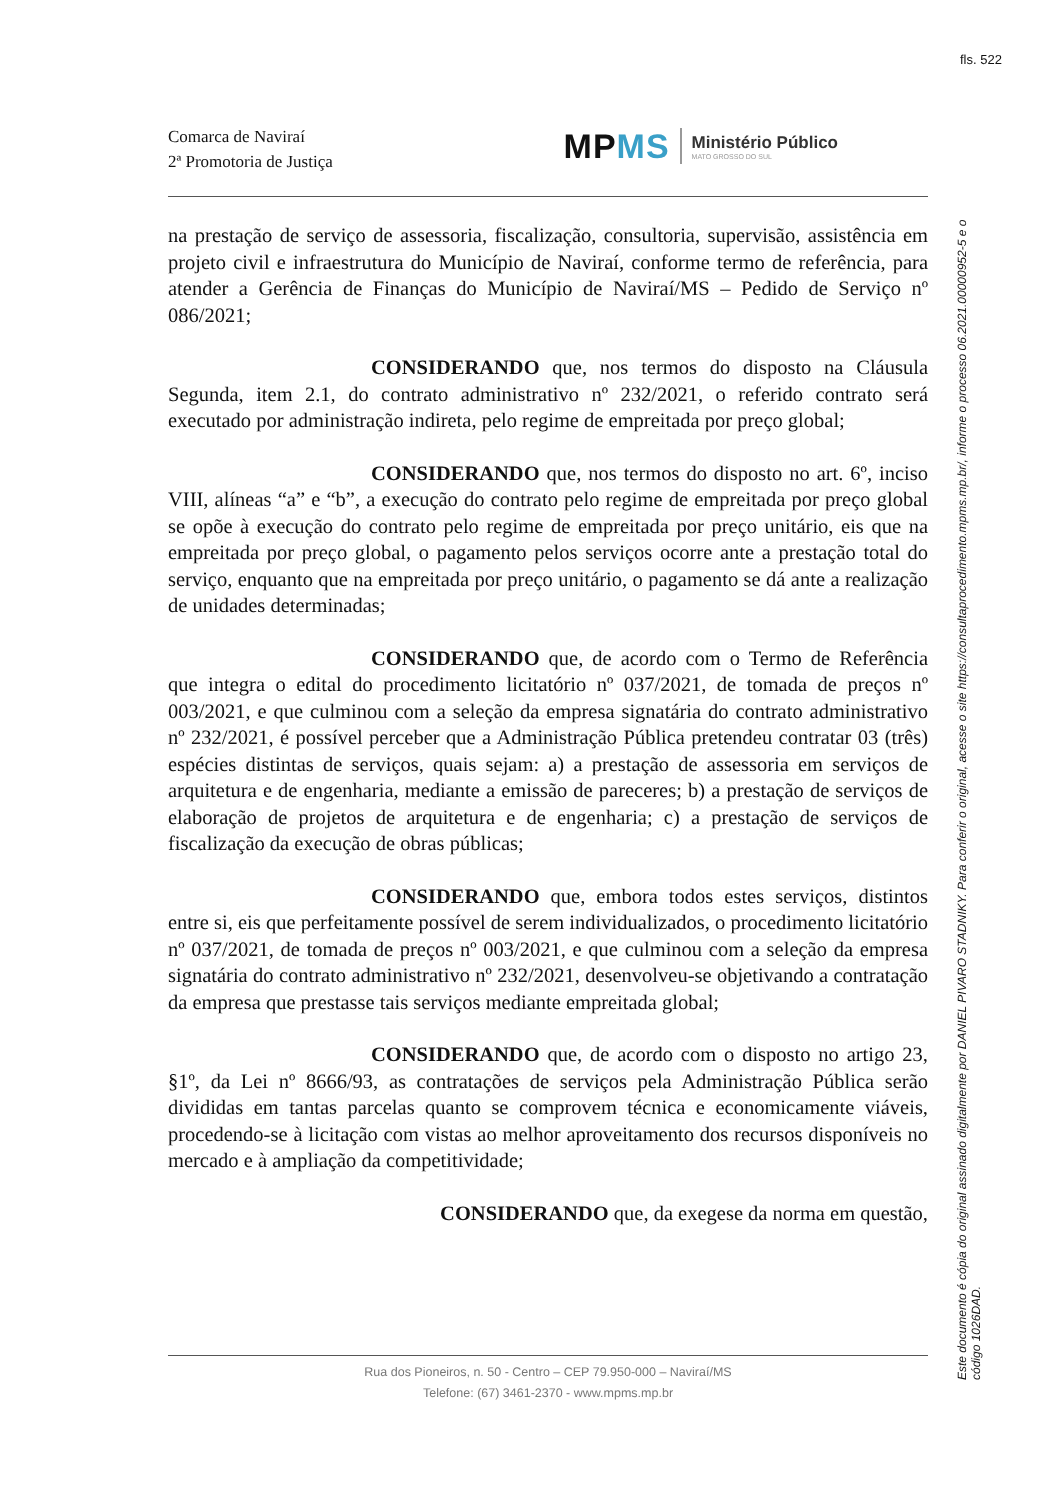fls. 522
Comarca de Naviraí
2ª Promotoria de Justiça
MPMS Ministério Público
MATO GROSSO DO SUL
na prestação de serviço de assessoria, fiscalização, consultoria, supervisão, assistência em projeto civil e infraestrutura do Município de Naviraí, conforme termo de referência, para atender a Gerência de Finanças do Município de Naviraí/MS – Pedido de Serviço nº 086/2021;
CONSIDERANDO que, nos termos do disposto na Cláusula Segunda, item 2.1, do contrato administrativo nº 232/2021, o referido contrato será executado por administração indireta, pelo regime de empreitada por preço global;
CONSIDERANDO que, nos termos do disposto no art. 6º, inciso VIII, alíneas “a” e “b”, a execução do contrato pelo regime de empreitada por preço global se opõe à execução do contrato pelo regime de empreitada por preço unitário, eis que na empreitada por preço global, o pagamento pelos serviços ocorre ante a prestação total do serviço, enquanto que na empreitada por preço unitário, o pagamento se dá ante a realização de unidades determinadas;
CONSIDERANDO que, de acordo com o Termo de Referência que integra o edital do procedimento licitatório nº 037/2021, de tomada de preços nº 003/2021, e que culminou com a seleção da empresa signatária do contrato administrativo nº 232/2021, é possível perceber que a Administração Pública pretendeu contratar 03 (três) espécies distintas de serviços, quais sejam: a) a prestação de assessoria em serviços de arquitetura e de engenharia, mediante a emissão de pareceres; b) a prestação de serviços de elaboração de projetos de arquitetura e de engenharia; c) a prestação de serviços de fiscalização da execução de obras públicas;
CONSIDERANDO que, embora todos estes serviços, distintos entre si, eis que perfeitamente possível de serem individualizados, o procedimento licitatório nº 037/2021, de tomada de preços nº 003/2021, e que culminou com a seleção da empresa signatária do contrato administrativo nº 232/2021, desenvolveu-se objetivando a contratação da empresa que prestasse tais serviços mediante empreitada global;
CONSIDERANDO que, de acordo com o disposto no artigo 23, §1º, da Lei nº 8666/93, as contratações de serviços pela Administração Pública serão divididas em tantas parcelas quanto se comprovem técnica e economicamente viáveis, procedendo-se à licitação com vistas ao melhor aproveitamento dos recursos disponíveis no mercado e à ampliação da competitividade;
CONSIDERANDO que, da exegese da norma em questão,
Rua dos Pioneiros, n. 50 - Centro – CEP 79.950-000 – Naviraí/MS
Telefone: (67) 3461-2370 - www.mpms.mp.br
Este documento é cópia do original assinado digitalmente por DANIEL PIVARO STADNIKY. Para conferir o original, acesse o site https://consultaprocedimento.mpms.mp.br/, informe o processo 06.2021.00000952-5 e o código 1026DAD.